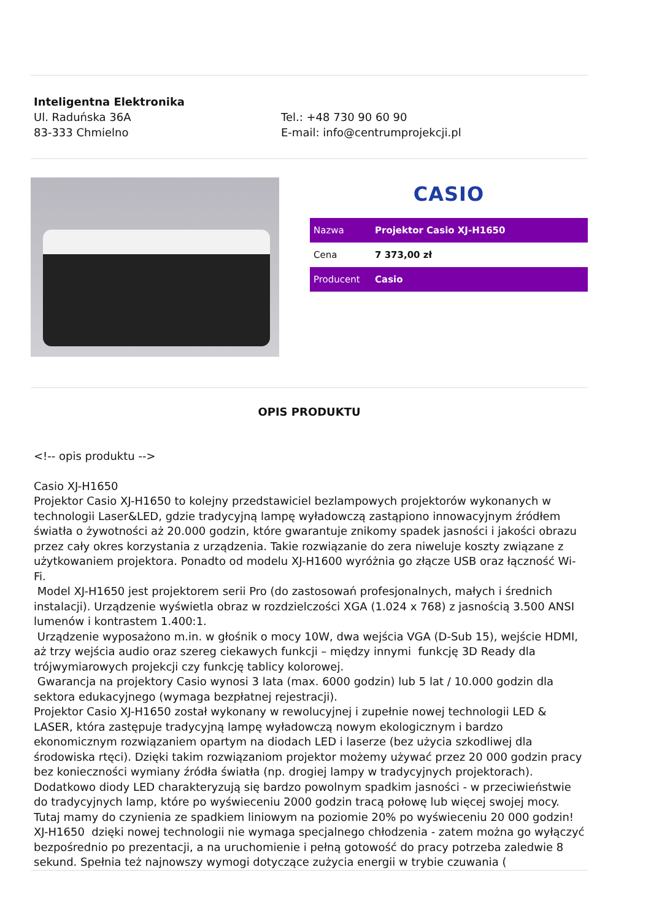Inteligentna Elektronika
Ul. Raduńska 36A
83-333 Chmielno
Tel.: +48 730 90 60 90
E-mail: info@centrumprojekcji.pl
CASIO
| Nazwa | Projektor Casio XJ-H1650 |
| Cena | 7 373,00 zł |
| Producent | Casio |
OPIS PRODUKTU
<!-- opis produktu -->
Casio XJ-H1650
Projektor Casio XJ-H1650 to kolejny przedstawiciel bezlampowych projektorów wykonanych w technologii Laser&LED, gdzie tradycyjną lampę wyładowczą zastąpiono innowacyjnym źródłem światła o żywotności aż 20.000 godzin, które gwarantuje znikomy spadek jasności i jakości obrazu przez cały okres korzystania z urządzenia. Takie rozwiązanie do zera niweluje koszty związane z użytkowaniem projektora. Ponadto od modelu XJ-H1600 wyróżnia go złącze USB oraz łączność Wi-Fi.
Model XJ-H1650 jest projektorem serii Pro (do zastosowań profesjonalnych, małych i średnich instalacji). Urządzenie wyświetla obraz w rozdzielczości XGA (1.024 x 768) z jasnością 3.500 ANSI lumenów i kontrastem 1.400:1.
Urządzenie wyposażono m.in. w głośnik o mocy 10W, dwa wejścia VGA (D-Sub 15), wejście HDMI, aż trzy wejścia audio oraz szereg ciekawych funkcji – między innymi funkcję 3D Ready dla trójwymiarowych projekcji czy funkcję tablicy kolorowej.
Gwarancja na projektory Casio wynosi 3 lata (max. 6000 godzin) lub 5 lat / 10.000 godzin dla sektora edukacyjnego (wymaga bezpłatnej rejestracji).
Projektor Casio XJ-H1650 został wykonany w rewolucyjnej i zupełnie nowej technologii LED & LASER, która zastępuje tradycyjną lampę wyładowczą nowym ekologicznym i bardzo ekonomicznym rozwiązaniem opartym na diodach LED i laserze (bez użycia szkodliwej dla środowiska rtęci). Dzięki takim rozwiązaniom projektor możemy używać przez 20 000 godzin pracy bez konieczności wymiany źródła światła (np. drogiej lampy w tradycyjnych projektorach). Dodatkowo diody LED charakteryzują się bardzo powolnym spadkim jasności - w przeciwieństwie do tradycyjnych lamp, które po wyświeceniu 2000 godzin tracą połowę lub więcej swojej mocy. Tutaj mamy do czynienia ze spadkiem liniowym na poziomie 20% po wyświeceniu 20 000 godzin!
XJ-H1650 dzięki nowej technologii nie wymaga specjalnego chłodzenia - zatem można go wyłączyć bezpośrednio po prezentacji, a na uruchomienie i pełną gotowość do pracy potrzeba zaledwie 8 sekund. Spełnia też najnowszy wymogi dotyczące zużycia energii w trybie czuwania (